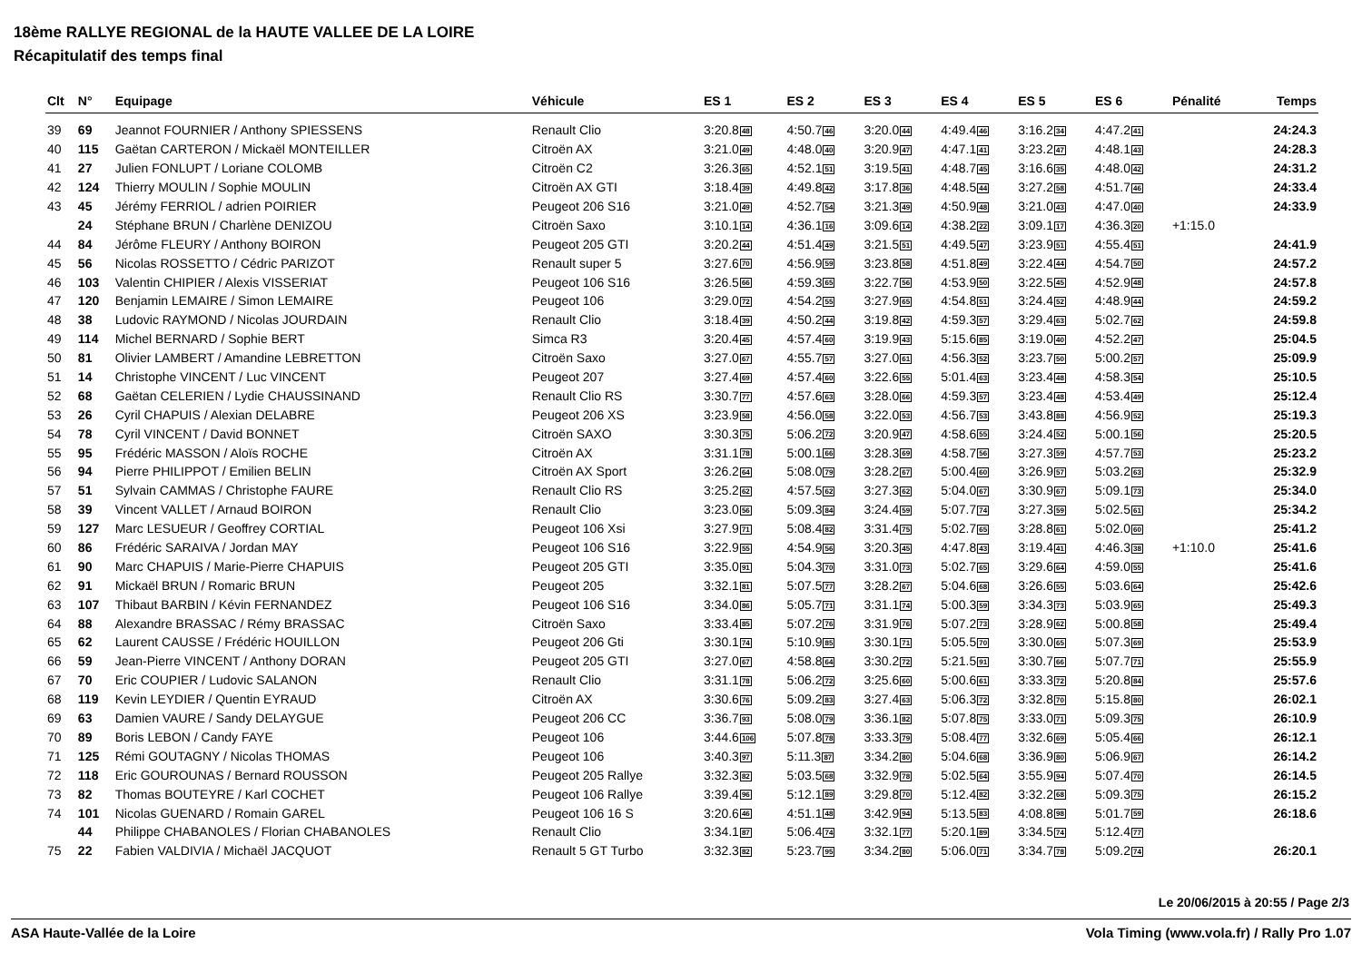18ème RALLYE REGIONAL de la HAUTE VALLEE DE LA LOIRE
Récapitulatif des temps final
| Clt | N° | Equipage | Véhicule | ES 1 | ES 2 | ES 3 | ES 4 | ES 5 | ES 6 | Pénalité | Temps |
| --- | --- | --- | --- | --- | --- | --- | --- | --- | --- | --- | --- |
| 39 | 69 | Jeannot FOURNIER / Anthony SPIESSENS | Renault Clio | 3:20.8 48 | 4:50.7 46 | 3:20.0 44 | 4:49.4 46 | 3:16.2 34 | 4:47.2 41 | | 24:24.3 |
| 40 | 115 | Gaëtan CARTERON / Mickaël MONTEILLER | Citroën AX | 3:21.0 49 | 4:48.0 40 | 3:20.9 47 | 4:47.1 41 | 3:23.2 47 | 4:48.1 43 | | 24:28.3 |
| 41 | 27 | Julien FONLUPT / Loriane COLOMB | Citroën C2 | 3:26.3 65 | 4:52.1 51 | 3:19.5 41 | 4:48.7 45 | 3:16.6 35 | 4:48.0 42 | | 24:31.2 |
| 42 | 124 | Thierry MOULIN / Sophie MOULIN | Citroën AX GTI | 3:18.4 39 | 4:49.8 42 | 3:17.8 36 | 4:48.5 44 | 3:27.2 58 | 4:51.7 46 | | 24:33.4 |
| 43 | 45 | Jérémy FERRIOL / adrien POIRIER | Peugeot 206 S16 | 3:21.0 49 | 4:52.7 54 | 3:21.3 49 | 4:50.9 48 | 3:21.0 43 | 4:47.0 40 | | 24:33.9 |
| | 24 | Stéphane BRUN / Charlène DENIZOU | Citroën Saxo | 3:10.1 14 | 4:36.1 16 | 3:09.6 14 | 4:38.2 22 | 3:09.1 17 | 4:36.3 20 | +1:15.0 | |
| 44 | 84 | Jérôme FLEURY / Anthony BOIRON | Peugeot 205 GTI | 3:20.2 44 | 4:51.4 49 | 3:21.5 51 | 4:49.5 47 | 3:23.9 51 | 4:55.4 51 | | 24:41.9 |
| 45 | 56 | Nicolas ROSSETTO / Cédric PARIZOT | Renault super 5 | 3:27.6 70 | 4:56.9 59 | 3:23.8 58 | 4:51.8 49 | 3:22.4 44 | 4:54.7 50 | | 24:57.2 |
| 46 | 103 | Valentin CHIPIER / Alexis VISSERIAT | Peugeot 106 S16 | 3:26.5 66 | 4:59.3 65 | 3:22.7 56 | 4:53.9 50 | 3:22.5 45 | 4:52.9 48 | | 24:57.8 |
| 47 | 120 | Benjamin LEMAIRE / Simon LEMAIRE | Peugeot 106 | 3:29.0 72 | 4:54.2 55 | 3:27.9 65 | 4:54.8 51 | 3:24.4 52 | 4:48.9 44 | | 24:59.2 |
| 48 | 38 | Ludovic RAYMOND / Nicolas JOURDAIN | Renault Clio | 3:18.4 39 | 4:50.2 44 | 3:19.8 42 | 4:59.3 57 | 3:29.4 63 | 5:02.7 62 | | 24:59.8 |
| 49 | 114 | Michel BERNARD / Sophie BERT | Simca R3 | 3:20.4 45 | 4:57.4 60 | 3:19.9 43 | 5:15.6 85 | 3:19.0 40 | 4:52.2 47 | | 25:04.5 |
| 50 | 81 | Olivier LAMBERT / Amandine LEBRETTON | Citroën Saxo | 3:27.0 67 | 4:55.7 57 | 3:27.0 61 | 4:56.3 52 | 3:23.7 50 | 5:00.2 57 | | 25:09.9 |
| 51 | 14 | Christophe VINCENT / Luc VINCENT | Peugeot 207 | 3:27.4 69 | 4:57.4 60 | 3:22.6 55 | 5:01.4 63 | 3:23.4 48 | 4:58.3 54 | | 25:10.5 |
| 52 | 68 | Gaëtan CELERIEN / Lydie CHAUSSINAND | Renault Clio RS | 3:30.7 77 | 4:57.6 63 | 3:28.0 66 | 4:59.3 57 | 3:23.4 48 | 4:53.4 49 | | 25:12.4 |
| 53 | 26 | Cyril CHAPUIS / Alexian DELABRE | Peugeot 206 XS | 3:23.9 58 | 4:56.0 58 | 3:22.0 53 | 4:56.7 53 | 3:43.8 88 | 4:56.9 52 | | 25:19.3 |
| 54 | 78 | Cyril VINCENT / David BONNET | Citroën SAXO | 3:30.3 75 | 5:06.2 72 | 3:20.9 47 | 4:58.6 55 | 3:24.4 52 | 5:00.1 56 | | 25:20.5 |
| 55 | 95 | Frédéric MASSON / Aloïs ROCHE | Citroën AX | 3:31.1 78 | 5:00.1 66 | 3:28.3 69 | 4:58.7 56 | 3:27.3 59 | 4:57.7 53 | | 25:23.2 |
| 56 | 94 | Pierre PHILIPPOT / Emilien BELIN | Citroën AX Sport | 3:26.2 64 | 5:08.0 79 | 3:28.2 67 | 5:00.4 60 | 3:26.9 57 | 5:03.2 63 | | 25:32.9 |
| 57 | 51 | Sylvain CAMMAS / Christophe FAURE | Renault Clio RS | 3:25.2 62 | 4:57.5 62 | 3:27.3 62 | 5:04.0 67 | 3:30.9 67 | 5:09.1 73 | | 25:34.0 |
| 58 | 39 | Vincent VALLET / Arnaud BOIRON | Renault Clio | 3:23.0 56 | 5:09.3 84 | 3:24.4 59 | 5:07.7 74 | 3:27.3 59 | 5:02.5 61 | | 25:34.2 |
| 59 | 127 | Marc LESUEUR / Geoffrey CORTIAL | Peugeot 106 Xsi | 3:27.9 71 | 5:08.4 82 | 3:31.4 75 | 5:02.7 65 | 3:28.8 61 | 5:02.0 60 | | 25:41.2 |
| 60 | 86 | Frédéric SARAIVA / Jordan MAY | Peugeot 106 S16 | 3:22.9 55 | 4:54.9 56 | 3:20.3 45 | 4:47.8 43 | 3:19.4 41 | 4:46.3 38 | +1:10.0 | 25:41.6 |
| 61 | 90 | Marc CHAPUIS / Marie-Pierre CHAPUIS | Peugeot 205 GTI | 3:35.0 91 | 5:04.3 70 | 3:31.0 73 | 5:02.7 65 | 3:29.6 64 | 4:59.0 55 | | 25:41.6 |
| 62 | 91 | Mickaël BRUN / Romaric BRUN | Peugeot 205 | 3:32.1 81 | 5:07.5 77 | 3:28.2 67 | 5:04.6 68 | 3:26.6 55 | 5:03.6 64 | | 25:42.6 |
| 63 | 107 | Thibaut BARBIN / Kévin FERNANDEZ | Peugeot 106 S16 | 3:34.0 86 | 5:05.7 71 | 3:31.1 74 | 5:00.3 59 | 3:34.3 73 | 5:03.9 65 | | 25:49.3 |
| 64 | 88 | Alexandre BRASSAC / Rémy BRASSAC | Citroën Saxo | 3:33.4 85 | 5:07.2 76 | 3:31.9 76 | 5:07.2 73 | 3:28.9 62 | 5:00.8 58 | | 25:49.4 |
| 65 | 62 | Laurent CAUSSE / Frédéric HOUILLON | Peugeot 206 Gti | 3:30.1 74 | 5:10.9 85 | 3:30.1 71 | 5:05.5 70 | 3:30.0 65 | 5:07.3 69 | | 25:53.9 |
| 66 | 59 | Jean-Pierre VINCENT / Anthony DORAN | Peugeot 205 GTI | 3:27.0 67 | 4:58.8 64 | 3:30.2 72 | 5:21.5 91 | 3:30.7 66 | 5:07.7 71 | | 25:55.9 |
| 67 | 70 | Eric COUPIER / Ludovic SALANON | Renault Clio | 3:31.1 78 | 5:06.2 72 | 3:25.6 60 | 5:00.6 61 | 3:33.3 72 | 5:20.8 84 | | 25:57.6 |
| 68 | 119 | Kevin LEYDIER / Quentin EYRAUD | Citroën AX | 3:30.6 76 | 5:09.2 83 | 3:27.4 63 | 5:06.3 72 | 3:32.8 70 | 5:15.8 80 | | 26:02.1 |
| 69 | 63 | Damien VAURE / Sandy DELAYGUE | Peugeot 206 CC | 3:36.7 93 | 5:08.0 79 | 3:36.1 82 | 5:07.8 75 | 3:33.0 71 | 5:09.3 75 | | 26:10.9 |
| 70 | 89 | Boris LEBON / Candy FAYE | Peugeot 106 | 3:44.6 106 | 5:07.8 78 | 3:33.3 79 | 5:08.4 77 | 3:32.6 69 | 5:05.4 66 | | 26:12.1 |
| 71 | 125 | Rémi GOUTAGNY / Nicolas THOMAS | Peugeot 106 | 3:40.3 97 | 5:11.3 87 | 3:34.2 80 | 5:04.6 68 | 3:36.9 80 | 5:06.9 67 | | 26:14.2 |
| 72 | 118 | Eric GOUROUNAS / Bernard ROUSSON | Peugeot 205 Rallye | 3:32.3 82 | 5:03.5 68 | 3:32.9 78 | 5:02.5 64 | 3:55.9 94 | 5:07.4 70 | | 26:14.5 |
| 73 | 82 | Thomas BOUTEYRE / Karl COCHET | Peugeot 106 Rallye | 3:39.4 96 | 5:12.1 89 | 3:29.8 70 | 5:12.4 82 | 3:32.2 68 | 5:09.3 75 | | 26:15.2 |
| 74 | 101 | Nicolas GUENARD / Romain GAREL | Peugeot 106 16 S | 3:20.6 46 | 4:51.1 48 | 3:42.9 94 | 5:13.5 83 | 4:08.8 98 | 5:01.7 59 | | 26:18.6 |
| | 44 | Philippe CHABANOLES / Florian CHABANOLES | Renault Clio | 3:34.1 87 | 5:06.4 74 | 3:32.1 77 | 5:20.1 89 | 3:34.5 74 | 5:12.4 77 | | |
| 75 | 22 | Fabien VALDIVIA / Michaël JACQUOT | Renault 5 GT Turbo | 3:32.3 82 | 5:23.7 95 | 3:34.2 80 | 5:06.0 71 | 3:34.7 78 | 5:09.2 74 | | 26:20.1 |
Le 20/06/2015 à 20:55 / Page 2/3
ASA Haute-Vallée de la Loire Vola Timing (www.vola.fr) / Rally Pro 1.07